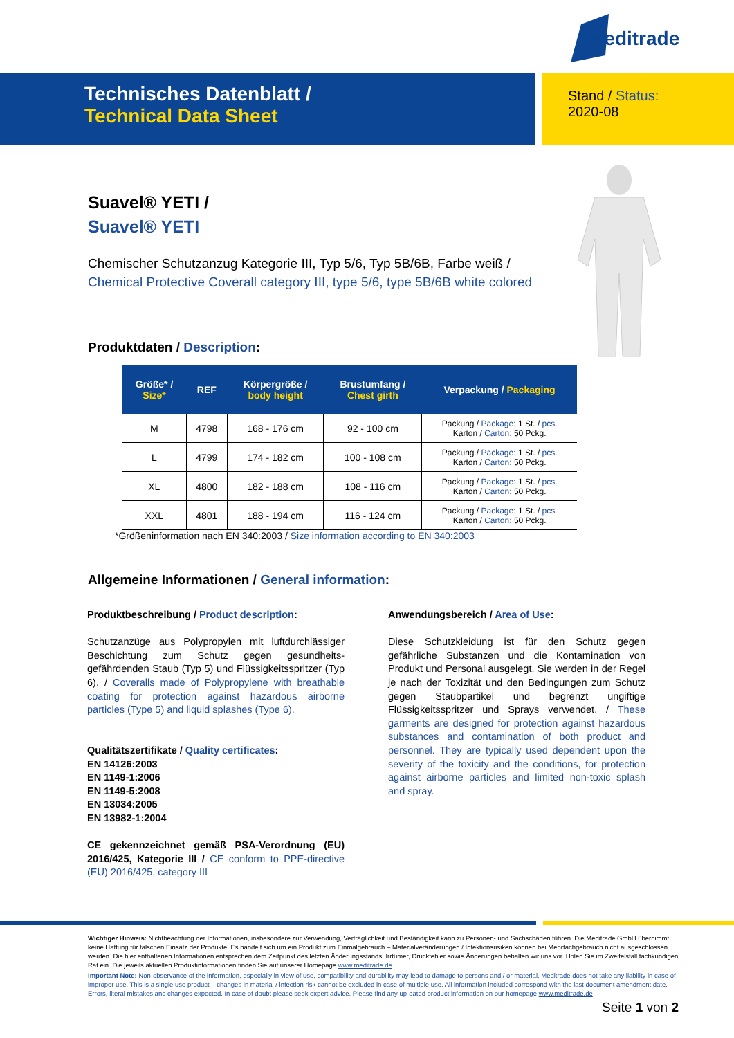Meditrade
Technisches Datenblatt /
Technical Data Sheet
Stand / Status:
2020-08
Suavel® YETI /
Suavel® YETI
Chemischer Schutzanzug Kategorie III, Typ 5/6, Typ 5B/6B, Farbe weiß /
Chemical Protective Coverall category III, type 5/6, type 5B/6B white colored
Produktdaten / Description:
| Größe* / Size* | REF | Körpergröße / body height | Brustumfang / Chest girth | Verpackung / Packaging |
| --- | --- | --- | --- | --- |
| M | 4798 | 168 - 176 cm | 92 - 100 cm | Packung / Package: 1 St. / pcs. Karton / Carton: 50 Pckg. |
| L | 4799 | 174 - 182 cm | 100 - 108 cm | Packung / Package: 1 St. / pcs. Karton / Carton: 50 Pckg. |
| XL | 4800 | 182 - 188 cm | 108 - 116 cm | Packung / Package: 1 St. / pcs. Karton / Carton: 50 Pckg. |
| XXL | 4801 | 188 - 194 cm | 116 - 124 cm | Packung / Package: 1 St. / pcs. Karton / Carton: 50 Pckg. |
*Größeninformation nach EN 340:2003 / Size information according to EN 340:2003
Allgemeine Informationen / General information:
Produktbeschreibung / Product description:
Schutzanzüge aus Polypropylen mit luftdurchlässiger Beschichtung zum Schutz gegen gesundheits­gefährdenden Staub (Typ 5) und Flüssigkeitsspritzer (Typ 6). / Coveralls made of Polypropylene with breathable coating for protection against hazardous airborne particles (Type 5) and liquid splashes (Type 6).
Qualitätszertifikate / Quality certificates:
EN 14126:2003
EN 1149-1:2006
EN 1149-5:2008
EN 13034:2005
EN 13982-1:2004
CE gekennzeichnet gemäß PSA-Verordnung (EU) 2016/425, Kategorie III / CE conform to PPE-directive (EU) 2016/425, category III
Anwendungsbereich / Area of Use:
Diese Schutzkleidung ist für den Schutz gegen gefährliche Substanzen und die Kontamination von Produkt und Personal ausgelegt. Sie werden in der Regel je nach der Toxizität und den Bedingungen zum Schutz gegen Staubpartikel und begrenzt ungiftige Flüssigkeitsspritzer und Sprays verwendet. / These garments are designed for protection against hazardous substances and contamination of both product and personnel. They are typically used dependent upon the severity of the toxicity and the conditions, for protection against airborne particles and limited non-toxic splash and spray.
Wichtiger Hinweis: Nichtbeachtung der Informationen, insbesondere zur Verwendung, Verträglichkeit und Beständigkeit kann zu Personen- und Sachschäden führen. Die Meditrade GmbH übernimmt keine Haftung für falschen Einsatz der Produkte. Es handelt sich um ein Produkt zum Einmalgebrauch – Materialveränderungen / Infektionsrisiken können bei Mehrfachgebrauch nicht ausgeschlossen werden. Die hier enthaltenen Informationen entsprechen dem Zeitpunkt des letzten Änderungsstands. Irrtümer, Druckfehler sowie Änderungen behalten wir uns vor. Holen Sie im Zweifelsfall fachkundigen Rat ein. Die jeweils aktuellen Produktinformationen finden Sie auf unserer Homepage www.meditrade.de.
Important Note: Non-observance of the information, especially in view of use, compatibility and durability may lead to damage to persons and / or material. Meditrade does not take any liability in case of improper use. This is a single use product – changes in material / infection risk cannot be excluded in case of multiple use. All information included correspond with the last document amendment date. Errors, literal mistakes and changes expected. In case of doubt please seek expert advice. Please find any up-dated product information on our homepage www.meditrade.de
Seite 1 von 2